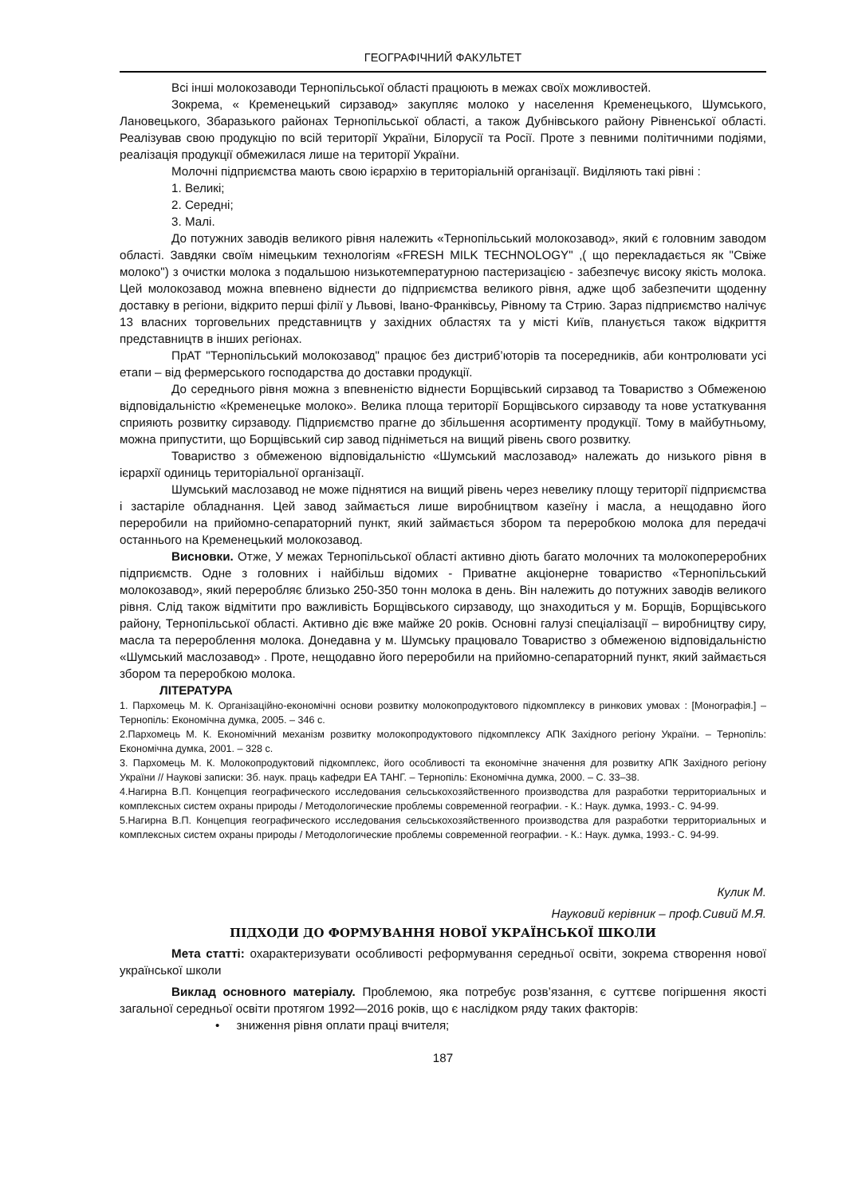ГЕОГРАФІЧНИЙ ФАКУЛЬТЕТ
Всі інші молокозаводи Тернопільської області працюють в межах своїх можливостей.
Зокрема, « Кременецький сирзавод» закупляє молоко у населення Кременецького, Шумського, Лановецького, Збаразького районах Тернопільської області, а також Дубнівського району Рівненської області. Реалізував свою продукцію по всій території України, Білорусії та Росії. Проте з певними політичними подіями, реалізація продукції обмежилася лише на території України.
Молочні підприємства мають свою ієрархію в територіальній організації. Виділяють такі рівні :
1. Великі;
2. Середні;
3. Малі.
До потужних заводів великого рівня належить «Тернопільський молокозавод», який є головним заводом області. Завдяки своїм німецьким технологіям «FRESH MILK TECHNOLOGY" ,( що перекладається як "Свіже молоко") з очистки молока з подальшою низькотемпературною пастеризацією - забезпечує високу якість молока. Цей молокозавод можна впевнено віднести до підприємства великого рівня, адже щоб забезпечити щоденну доставку в регіони, відкрито перші філії у Львові, Івано-Франківсьу, Рівному та Стрию. Зараз підприємство налічує 13 власних торговельних представництв у західних областях та у місті Київ, планується також відкриття представництв в інших регіонах.
ПрАТ "Тернопільський молокозавод" працює без дистриб’юторів та посередників, аби контролювати усі етапи – від фермерського господарства до доставки продукції.
До середнього рівня можна з впевненістю віднести Борщівський сирзавод та Товариство з Обмеженою відповідальністю «Кременецьке молоко». Велика площа території Борщівського сирзаводу та нове устаткування сприяють розвитку сирзаводу. Підприємство прагне до збільшення асортименту продукції. Тому в майбутньому, можна припустити, що Борщівський сир завод підніметься на вищий рівень свого розвитку.
Товариство з обмеженою відповідальністю «Шумський маслозавод» належать до низького рівня в ієрархії одиниць територіальної організації.
Шумський маслозавод не може піднятися на вищий рівень через невелику площу території підприємства і застаріле обладнання. Цей завод займається лише виробництвом казеїну і масла, а нещодавно його переробили на прийомно-сепараторний пункт, який займається збором та переробкою молока для передачі останнього на Кременецький молокозавод.
Висновки. Отже, У межах Тернопільської області активно діють багато молочних та молокопереробних підприємств. Одне з головних і найбільш відомих - Приватне акціонерне товариство «Тернопільський молокозавод», який переробляє близько 250-350 тонн молока в день. Він належить до потужних заводів великого рівня. Слід також відмітити про важливість Борщівського сирзаводу, що знаходиться у м. Борщів, Борщівського району, Тернопільської області. Активно діє вже майже 20 років. Основні галузі спеціалізації – виробництву сиру, масла та перероблення молока. Донедавна у м. Шумську працювало Товариство з обмеженою відповідальністю «Шумський маслозавод» . Проте, нещодавно його переробили на прийомно-сепараторний пункт, який займається збором та переробкою молока.
ЛІТЕРАТУРА
1. Пархомець М. К. Організаційно-економічні основи розвитку молокопродуктового підкомплексу в ринкових умовах : [Монографія.] – Тернопіль: Економічна думка, 2005. – 346 с.
2.Пархомець М. К. Економічний механізм розвитку молокопродуктового підкомплексу АПК Західного регіону України. – Тернопіль: Економічна думка, 2001. – 328 с.
3. Пархомець М. К. Молокопродуктовий підкомплекс, його особливості та економічне значення для розвитку АПК Західного регіону України // Наукові записки: Зб. наук. праць кафедри ЕА ТАНГ. – Тернопіль: Економічна думка, 2000. – С. 33–38.
4.Нагирна В.П. Концепция географического исследования сельськохозяйственного производства для разработки территориальных и комплексных систем охраны природы / Методологические проблемы современной географии. - К.: Наук. думка, 1993.- С. 94-99.
5.Нагирна В.П. Концепция географического исследования сельськохозяйственного производства для разработки территориальных и комплексных систем охраны природы / Методологические проблемы современной географии. - К.: Наук. думка, 1993.- С. 94-99.
Кулик М.
Науковий керівник – проф.Сивий М.Я.
ПІДХОДИ ДО ФОРМУВАННЯ НОВОЇ УКРАЇНСЬКОЇ ШКОЛИ
Мета статті: охарактеризувати особливості реформування середньої освіти, зокрема створення нової української школи
Виклад основного матеріалу. Проблемою, яка потребує розв’язання, є суттєве погіршення якості загальної середньої освіти протягом 1992—2016 років, що є наслідком ряду таких факторів:
• зниження рівня оплати праці вчителя;
187